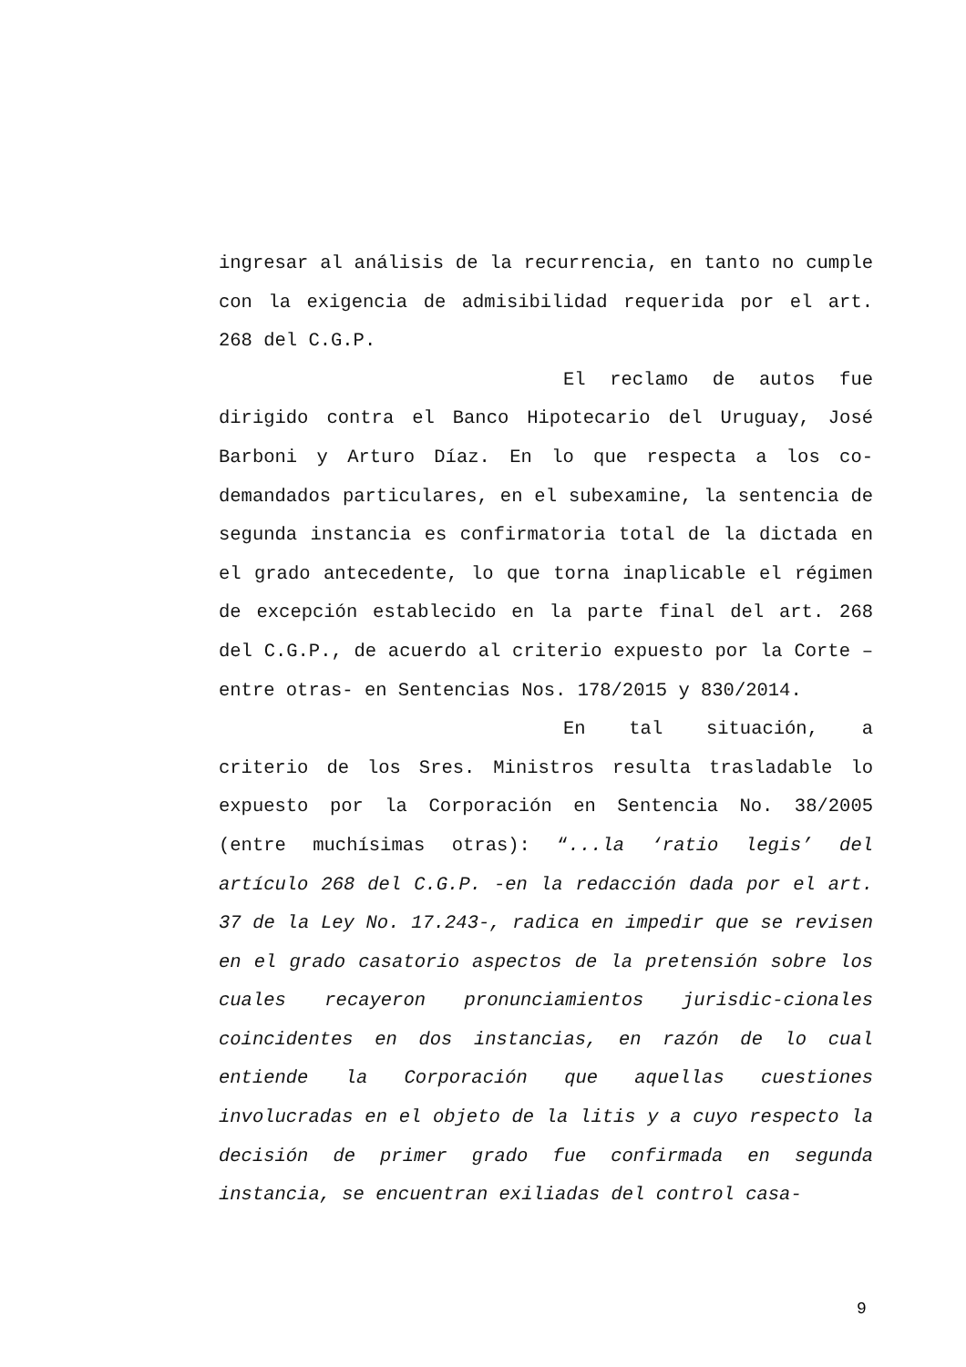ingresar al análisis de la recurrencia, en tanto no cumple con la exigencia de admisibilidad requerida por el art. 268 del C.G.P.
El reclamo de autos fue dirigido contra el Banco Hipotecario del Uruguay, José Barboni y Arturo Díaz. En lo que respecta a los co-demandados particulares, en el subexamine, la sentencia de segunda instancia es confirmatoria total de la dictada en el grado antecedente, lo que torna inaplicable el régimen de excepción establecido en la parte final del art. 268 del C.G.P., de acuerdo al criterio expuesto por la Corte –entre otras- en Sentencias Nos. 178/2015 y 830/2014.
En tal situación, a criterio de los Sres. Ministros resulta trasladable lo expuesto por la Corporación en Sentencia No. 38/2005 (entre muchísimas otras): “...la ‘ratio legis’ del artículo 268 del C.G.P. -en la redacción dada por el art. 37 de la Ley No. 17.243-, radica en impedir que se revisen en el grado casatorio aspectos de la pretensión sobre los cuales recayeron pronunciamientos jurisdic-cionales coincidentes en dos instancias, en razón de lo cual entiende la Corporación que aquellas cuestiones involucradas en el objeto de la litis y a cuyo respecto la decisión de primer grado fue confirmada en segunda instancia, se encuentran exiliadas del control casa-
9